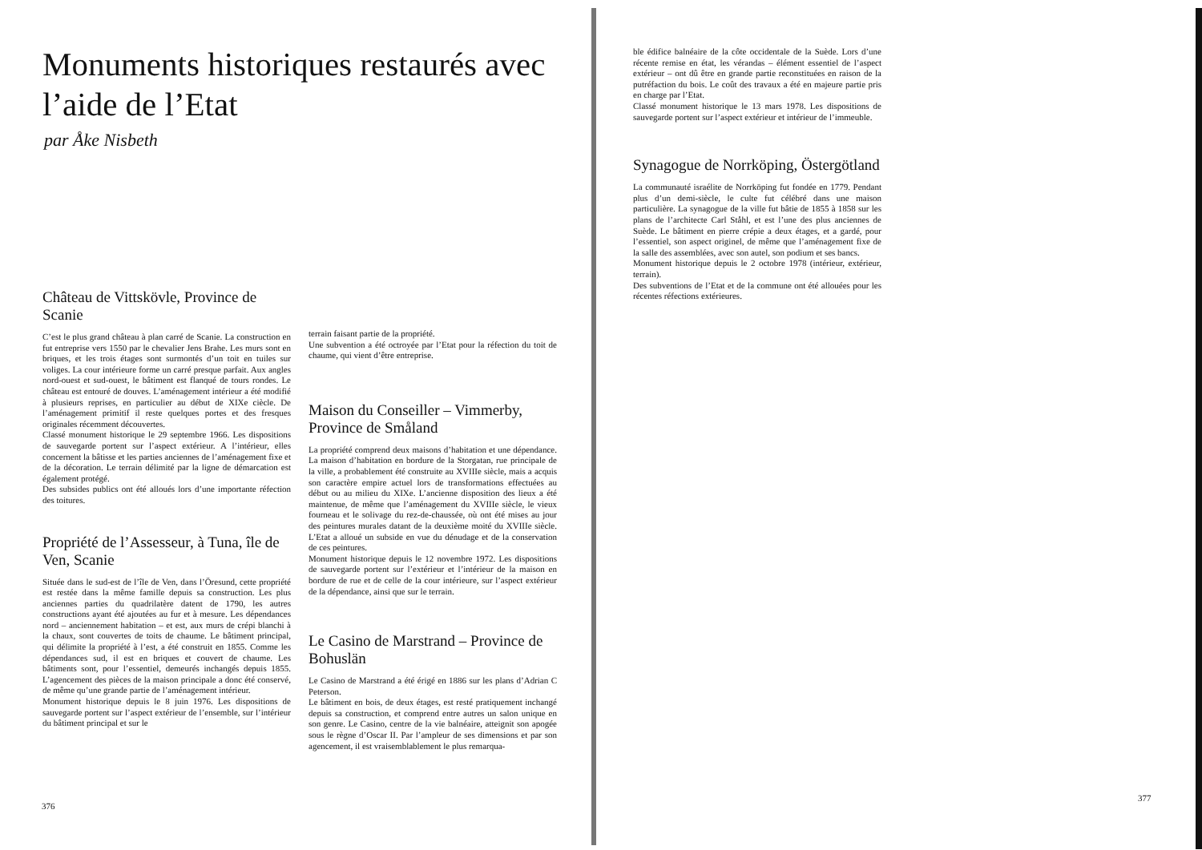Monuments historiques restaurés avec l’aide de l’Etat
par Åke Nisbeth
Château de Vittskövle, Province de Scanie
C’est le plus grand château à plan carré de Scanie. La construction en fut entreprise vers 1550 par le chevalier Jens Brahe. Les murs sont en briques, et les trois étages sont surmontés d’un toit en tuiles sur voliges. La cour intérieure forme un carré presque parfait. Aux angles nord-ouest et sud-ouest, le bâtiment est flanqué de tours rondes. Le château est entouré de douves. L’aménagement intérieur a été modifié à plusieurs reprises, en particulier au début de XIXe ciècle. De l’aménagement primitif il reste quelques portes et des fresques originales récemment découvertes.
Classé monument historique le 29 septembre 1966. Les dispositions de sauvegarde portent sur l’aspect extérieur. A l’intérieur, elles concernent la bâtisse et les parties anciennes de l’aménagement fixe et de la décoration. Le terrain délimité par la ligne de démarcation est également protégé.
Des subsides publics ont été alloués lors d’une importante réfection des toitures.
Propriété de l’Assesseur, à Tuna, île de Ven, Scanie
Située dans le sud-est de l’île de Ven, dans l’Öresund, cette propriété est restée dans la même famille depuis sa construction. Les plus anciennes parties du quadrilatère datent de 1790, les autres constructions ayant été ajoutées au fur et à mesure. Les dépendances nord – anciennement habitation – et est, aux murs de crépi blanchi à la chaux, sont couvertes de toits de chaume. Le bâtiment principal, qui délimite la propriété à l’est, a été construit en 1855. Comme les dépendances sud, il est en briques et couvert de chaume. Les bâtiments sont, pour l’essentiel, demeurés inchangés depuis 1855. L’agencement des pièces de la maison principale a donc été conservé, de même qu’une grande partie de l’aménagement intérieur.
Monument historique depuis le 8 juin 1976. Les dispositions de sauvegarde portent sur l’aspect extérieur de l’ensemble, sur l’intérieur du bâtiment principal et sur le
terrain faisant partie de la propriété.
Une subvention a été octroyée par l’Etat pour la réfection du toit de chaume, qui vient d’être entreprise.
Maison du Conseiller – Vimmerby, Province de Småland
La propriété comprend deux maisons d’habitation et une dépendance. La maison d’habitation en bordure de la Storgatan, rue principale de la ville, a probablement été construite au XVIIIe siècle, mais a acquis son caractère empire actuel lors de transformations effectuées au début ou au milieu du XIXe. L’ancienne disposition des lieux a été maintenue, de même que l’aménagement du XVIIIe siècle, le vieux fourneau et le solivage du rez-de-chaussée, où ont été mises au jour des peintures murales datant de la deuxième moité du XVIIIe siècle. L’Etat a alloué un subside en vue du dénudage et de la conservation de ces peintures.
Monument historique depuis le 12 novembre 1972. Les dispositions de sauvegarde portent sur l’extérieur et l’intérieur de la maison en bordure de rue et de celle de la cour intérieure, sur l’aspect extérieur de la dépendance, ainsi que sur le terrain.
Le Casino de Marstrand – Province de Bohuslän
Le Casino de Marstrand a été érigé en 1886 sur les plans d’Adrian C Peterson.
Le bâtiment en bois, de deux étages, est resté pratiquement inchangé depuis sa construction, et comprend entre autres un salon unique en son genre. Le Casino, centre de la vie balnéaire, atteignit son apogée sous le règne d’Oscar II. Par l’ampleur de ses dimensions et par son agencement, il est vraisemblablement le plus remarqua-
376
ble édifice balnéaire de la côte occidentale de la Suède. Lors d’une récente remise en état, les vérandas – élément essentiel de l’aspect extérieur – ont dû être en grande partie reconstituées en raison de la putréfaction du bois. Le coût des travaux a été en majeure partie pris en charge par l’Etat.
Classé monument historique le 13 mars 1978. Les dispositions de sauvegarde portent sur l’aspect extérieur et intérieur de l’immeuble.
Synagogue de Norrköping, Östergötland
La communauté israélite de Norrköping fut fondée en 1779. Pendant plus d’un demi-siècle, le culte fut célébré dans une maison particulière. La synagogue de la ville fut bâtie de 1855 à 1858 sur les plans de l’architecte Carl Ståhl, et est l’une des plus anciennes de Suède. Le bâtiment en pierre crépie a deux étages, et a gardé, pour l’essentiel, son aspect originel, de même que l’aménagement fixe de la salle des assemblées, avec son autel, son podium et ses bancs.
Monument historique depuis le 2 octobre 1978 (intérieur, extérieur, terrain).
Des subventions de l’Etat et de la commune ont été allouées pour les récentes réfections extérieures.
377